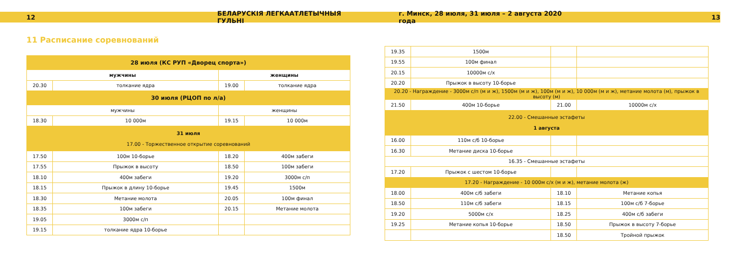12 БЕЛАРУСКІЯ ЛЕГКААТЛЕТЫЧНЫЯ ГУЛЬНІ г. Минск, 28 июля, 31 июля – 2 августа 2020 года 13
11 Расписание соревнований
| 28 июля (КС РУП «Дворец спорта») | | | |
| мужчины | | женщины | |
| 20.30 | толкание ядра | 19.00 | толкание ядра |
| 30 июля (РЦОП по л/а) | | | |
| мужчины | | женщины | |
| 18.30 | 10 000м | 19.15 | 10 000м |
| 31 июля 17.00 - Торжественное открытие соревнований | | | |
| 17.50 | 100м 10-борье | 18.20 | 400м забеги |
| 17.55 | Прыжок в высоту | 18.50 | 100м забеги |
| 18.10 | 400м забеги | 19.20 | 3000м с/п |
| 18.15 | Прыжок в длину 10-борье | 19.45 | 1500м |
| 18.30 | Метание молота | 20.05 | 100м финал |
| 18.35 | 100м забеги | 20.15 | Метание молота |
| 19.05 | 3000м с/п | | |
| 19.15 | толкание ядра 10-борье | | |
| 19.35 | 1500м | | |
| 19.55 | 100м финал | | |
| 20.15 | 10000м с/х | | |
| 20.20 | Прыжок в высоту 10-борье | | |
| 20.20 - Награждение - 3000м с/п (м и ж), 1500м (м и ж), 100м (м и ж), 10 000м (м и ж), метание молота (м), прыжок в высоту (м) | | | |
| 21.50 | 400м 10-борье | 21.00 | 10000м с/х |
| 22.00 - Смешанные эстафеты 1 августа | | | |
| 16.00 | 110м с/б 10-борье | | |
| 16.30 | Метание диска 10-борье | | |
| 16.35 - Смешанные эстафеты | | | |
| 17.20 | Прыжок с шестом 10-борье | | |
| 17.20 - Награждение - 10 000м с/х (м и ж), метание молота (ж) | | | |
| 18.00 | 400м с/б забеги | 18.10 | Метание копья |
| 18.50 | 110м с/б забеги | 18.15 | 100м с/б 7-борье |
| 19.20 | 5000м с/х | 18.25 | 400м с/б забеги |
| 19.25 | Метание копья 10-борье | 18.50 | Прыжок в высоту 7-борье |
| | | 18.50 | Тройной прыжок |